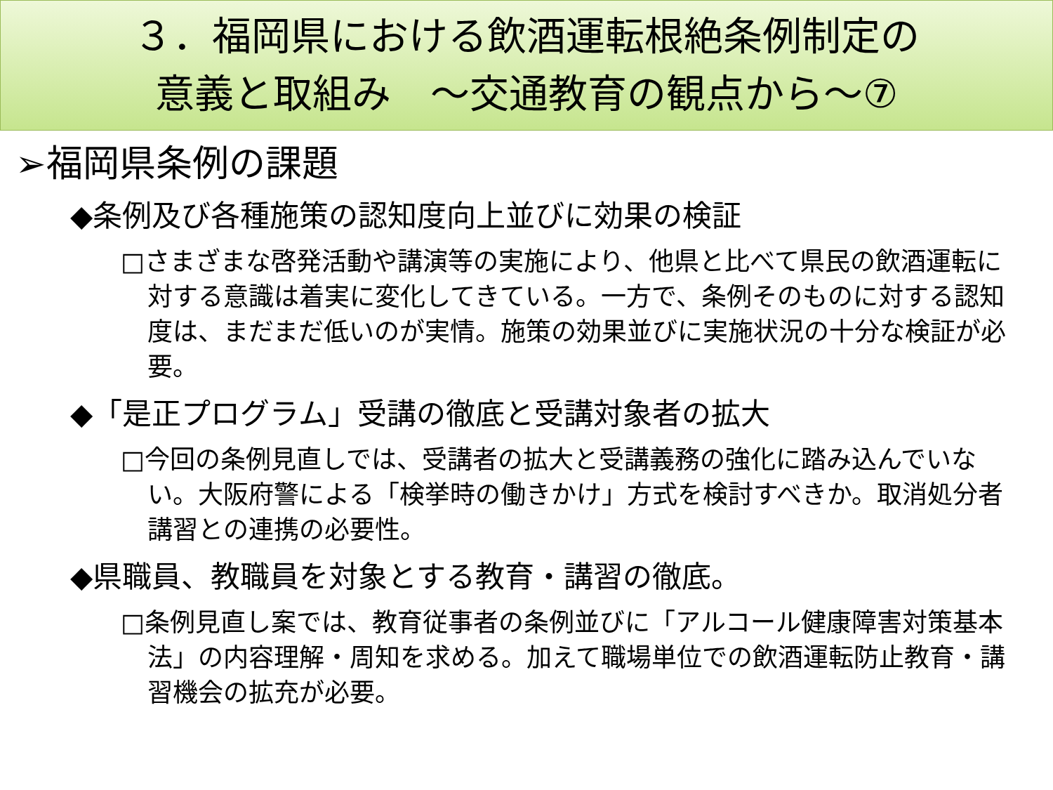３．福岡県における飲酒運転根絶条例制定の
意義と取組み　～交通教育の観点から～⑦
➢福岡県条例の課題
◆条例及び各種施策の認知度向上並びに効果の検証
□さまざまな啓発活動や講演等の実施により、他県と比べて県民の飲酒運転に対する意識は着実に変化してきている。一方で、条例そのものに対する認知度は、まだまだ低いのが実情。施策の効果並びに実施状況の十分な検証が必要。
◆「是正プログラム」受講の徹底と受講対象者の拡大
□今回の条例見直しでは、受講者の拡大と受講義務の強化に踏み込んでいない。大阪府警による「検挙時の働きかけ」方式を検討すべきか。取消処分者講習との連携の必要性。
◆県職員、教職員を対象とする教育・講習の徹底。
□条例見直し案では、教育従事者の条例並びに「アルコール健康障害対策基本法」の内容理解・周知を求める。加えて職場単位での飲酒運転防止教育・講習機会の拡充が必要。